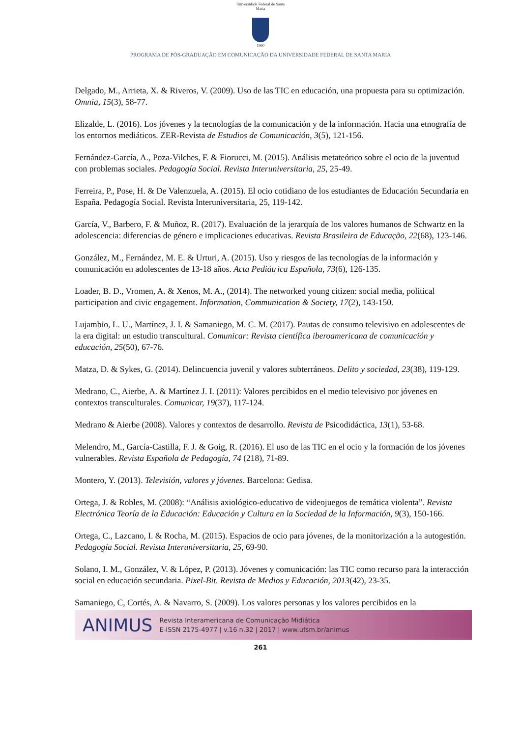Universidade Federal de Santa Maria
1960
PROGRAMA DE PÓS-GRADUAÇÃO EM COMUNICAÇÃO DA UNIVERSIDADE FEDERAL DE SANTA MARIA
Delgado, M., Arrieta, X. & Riveros, V. (2009). Uso de las TIC en educación, una propuesta para su optimización. Omnia, 15(3), 58-77.
Elizalde, L. (2016). Los jóvenes y la tecnologías de la comunicación y de la información. Hacia una etnografía de los entornos mediáticos. ZER-Revista de Estudios de Comunicación, 3(5), 121-156.
Fernández-García, A., Poza-Vilches, F. & Fiorucci, M. (2015). Análisis metateórico sobre el ocio de la juventud con problemas sociales. Pedagogía Social. Revista Interuniversitaria, 25, 25-49.
Ferreira, P., Pose, H. & De Valenzuela, A. (2015). El ocio cotidiano de los estudiantes de Educación Secundaria en España. Pedagogía Social. Revista Interuniversitaria, 25, 119-142.
García, V., Barbero, F. & Muñoz, R. (2017). Evaluación de la jerarquía de los valores humanos de Schwartz en la adolescencia: diferencias de género e implicaciones educativas. Revista Brasileira de Educação, 22(68), 123-146.
González, M., Fernández, M. E. & Urturi, A. (2015). Uso y riesgos de las tecnologías de la información y comunicación en adolescentes de 13-18 años. Acta Pediátrica Española, 73(6), 126-135.
Loader, B. D., Vromen, A. & Xenos, M. A., (2014). The networked young citizen: social media, political participation and civic engagement. Information, Communication & Society, 17(2), 143-150.
Lujambio, L. U., Martínez, J. I. & Samaniego, M. C. M. (2017). Pautas de consumo televisivo en adolescentes de la era digital: un estudio transcultural. Comunicar: Revista científica iberoamericana de comunicación y educación, 25(50), 67-76.
Matza, D. & Sykes, G. (2014). Delincuencia juvenil y valores subterráneos. Delito y sociedad, 23(38), 119-129.
Medrano, C., Aierbe, A. & Martínez J. I. (2011): Valores percibidos en el medio televisivo por jóvenes en contextos transculturales. Comunicar, 19(37), 117-124.
Medrano & Aierbe (2008). Valores y contextos de desarrollo. Revista de Psicodidáctica, 13(1), 53-68.
Melendro, M., García-Castilla, F. J. & Goig, R. (2016). El uso de las TIC en el ocio y la formación de los jóvenes vulnerables. Revista Española de Pedagogía, 74 (218), 71-89.
Montero, Y. (2013). Televisión, valores y jóvenes. Barcelona: Gedisa.
Ortega, J. & Robles, M. (2008): “Análisis axiológico-educativo de videojuegos de temática violenta”. Revista Electrónica Teoría de la Educación: Educación y Cultura en la Sociedad de la Información, 9(3), 150-166.
Ortega, C., Lazcano, I. & Rocha, M. (2015). Espacios de ocio para jóvenes, de la monitorización a la autogestión. Pedagogía Social. Revista Interuniversitaria, 25, 69-90.
Solano, I. M., González, V. & López, P. (2013). Jóvenes y comunicación: las TIC como recurso para la interacción social en educación secundaria. Pixel-Bit. Revista de Medios y Educación, 2013(42), 23-35.
Samaniego, C, Cortés, A. & Navarro, S. (2009). Los valores personas y los valores percibidos en la
ANIMUS
Revista Interamericana de Comunicação Midiática
E-ISSN 2175-4977 | v.16 n.32 | 2017 | www.ufsm.br/animus
261